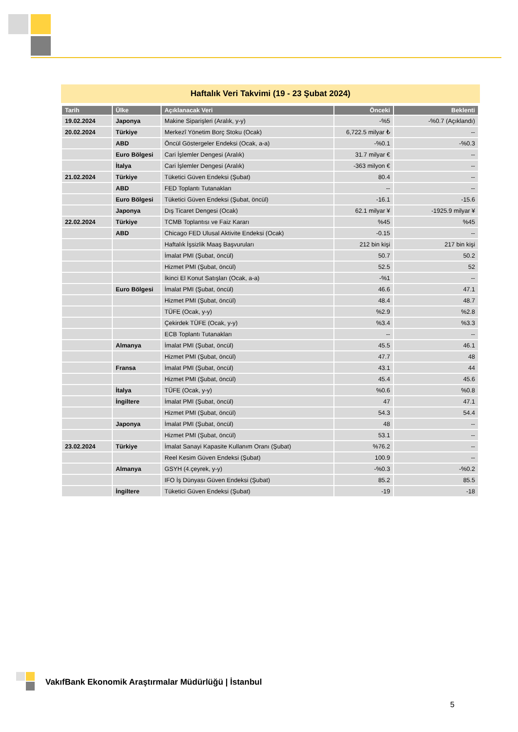Haftalık Veri Takvimi (19 - 23 Şubat 2024)
| Tarih | Ülke | Açıklanacak Veri | Önceki | Beklenti |
| --- | --- | --- | --- | --- |
| 19.02.2024 | Japonya | Makine Siparişleri (Aralık, y-y) | -%5 | -%0.7 (Açıklandı) |
| 20.02.2024 | Türkiye | Merkezî Yönetim Borç Stoku (Ocak) | 6,722.5 milyar ₺ | -- |
| | ABD | Öncül Göstergeler Endeksi (Ocak, a-a) | -%0.1 | -%0.3 |
| | Euro Bölgesi | Cari İşlemler Dengesi (Aralık) | 31.7 milyar € | -- |
| | İtalya | Cari İşlemler Dengesi (Aralık) | -363 milyon € | -- |
| 21.02.2024 | Türkiye | Tüketici Güven Endeksi (Şubat) | 80.4 | -- |
| | ABD | FED Toplantı Tutanakları | -- | -- |
| | Euro Bölgesi | Tüketici Güven Endeksi (Şubat, öncül) | -16.1 | -15.6 |
| | Japonya | Dış Ticaret Dengesi (Ocak) | 62.1 milyar ¥ | -1925.9 milyar ¥ |
| 22.02.2024 | Türkiye | TCMB Toplantısı ve Faiz Kararı | %45 | %45 |
| | ABD | Chicago FED Ulusal Aktivite Endeksi (Ocak) | -0.15 | -- |
| | | Haftalık İşsizlik Maaş Başvuruları | 212 bin kişi | 217 bin kişi |
| | | İmalat PMI (Şubat, öncül) | 50.7 | 50.2 |
| | | Hizmet PMI (Şubat, öncül) | 52.5 | 52 |
| | | İkinci El Konut Satışları (Ocak, a-a) | -%1 | -- |
| | Euro Bölgesi | İmalat PMI (Şubat, öncül) | 46.6 | 47.1 |
| | | Hizmet PMI (Şubat, öncül) | 48.4 | 48.7 |
| | | TÜFE (Ocak, y-y) | %2.9 | %2.8 |
| | | Çekirdek TÜFE (Ocak, y-y) | %3.4 | %3.3 |
| | | ECB Toplantı Tutanakları | -- | -- |
| | Almanya | İmalat PMI (Şubat, öncül) | 45.5 | 46.1 |
| | | Hizmet PMI (Şubat, öncül) | 47.7 | 48 |
| | Fransa | İmalat PMI (Şubat, öncül) | 43.1 | 44 |
| | | Hizmet PMI (Şubat, öncül) | 45.4 | 45.6 |
| | İtalya | TÜFE (Ocak, y-y) | %0.6 | %0.8 |
| | İngiltere | İmalat PMI (Şubat, öncül) | 47 | 47.1 |
| | | Hizmet PMI (Şubat, öncül) | 54.3 | 54.4 |
| | Japonya | İmalat PMI (Şubat, öncül) | 48 | -- |
| | | Hizmet PMI (Şubat, öncül) | 53.1 | -- |
| 23.02.2024 | Türkiye | İmalat Sanayi Kapasite Kullanım Oranı (Şubat) | %76.2 | -- |
| | | Reel Kesim Güven Endeksi (Şubat) | 100.9 | -- |
| | Almanya | GSYH (4.çeyrek, y-y) | -%0.3 | -%0.2 |
| | | IFO İş Dünyası Güven Endeksi (Şubat) | 85.2 | 85.5 |
| | İngiltere | Tüketici Güven Endeksi (Şubat) | -19 | -18 |
VakıfBank Ekonomik Araştırmalar Müdürlüğü | İstanbul
5